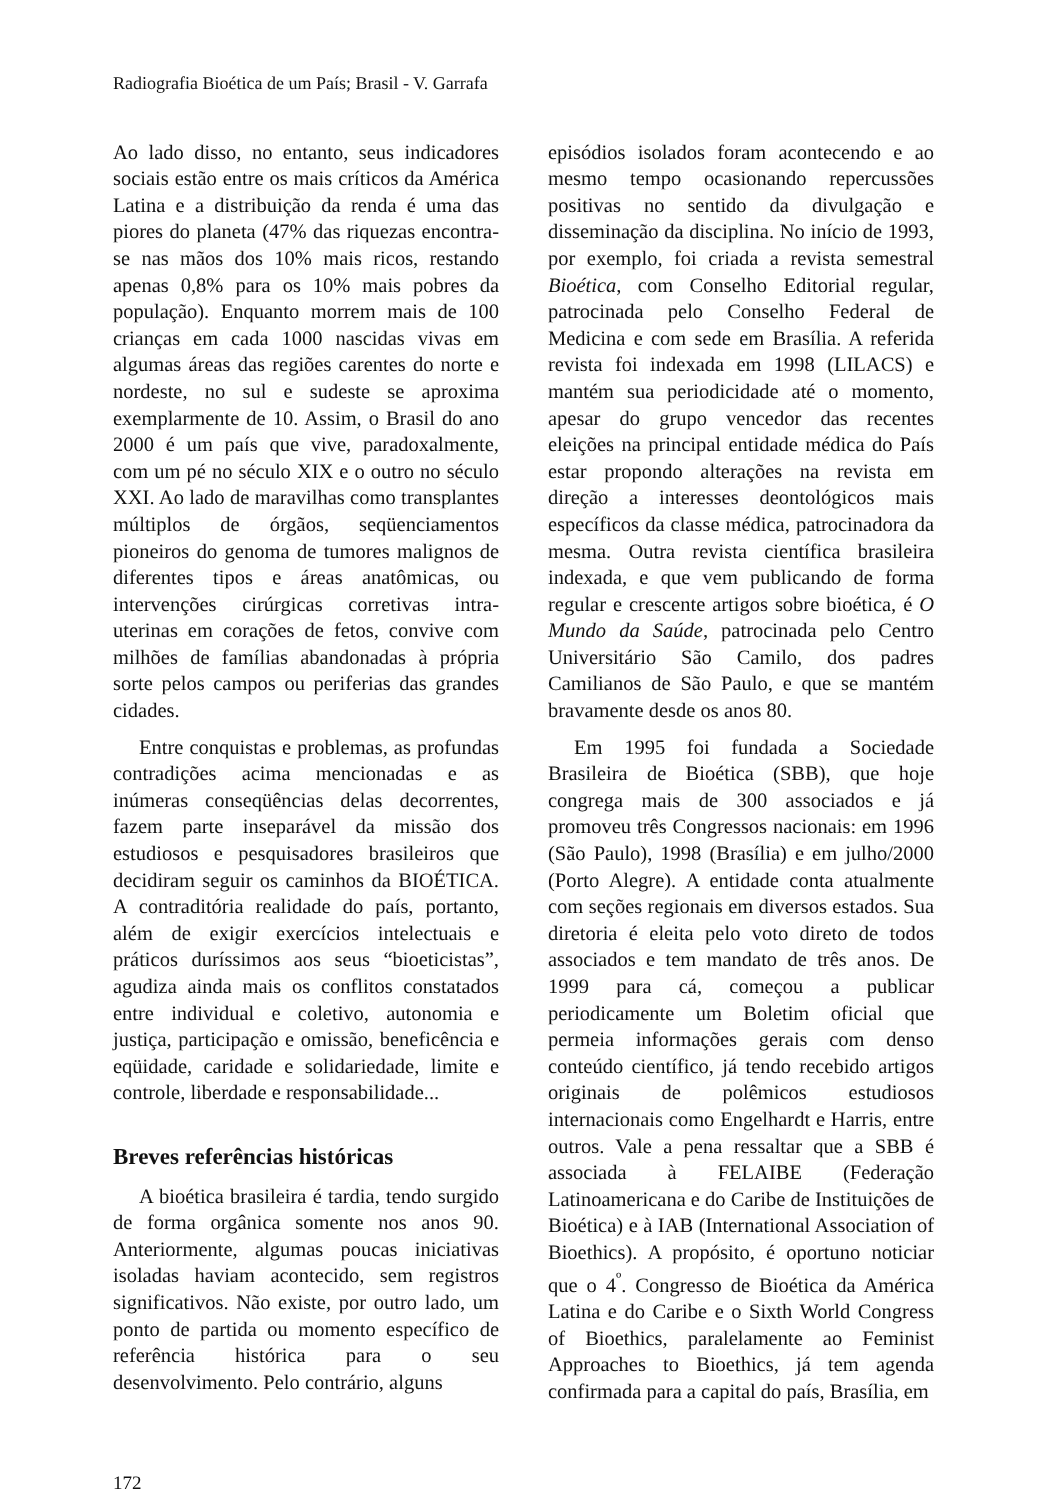Radiografia Bioética de um País; Brasil - V. Garrafa
Ao lado disso, no entanto, seus indicadores sociais estão entre os mais críticos da América Latina e a distribuição da renda é uma das piores do planeta (47% das riquezas encontra-se nas mãos dos 10% mais ricos, restando apenas 0,8% para os 10% mais pobres da população). Enquanto morrem mais de 100 crianças em cada 1000 nascidas vivas em algumas áreas das regiões carentes do norte e nordeste, no sul e sudeste se aproxima exemplarmente de 10. Assim, o Brasil do ano 2000 é um país que vive, paradoxalmente, com um pé no século XIX e o outro no século XXI. Ao lado de maravilhas como transplantes múltiplos de órgãos, seqüenciamentos pioneiros do genoma de tumores malignos de diferentes tipos e áreas anatômicas, ou intervenções cirúrgicas corretivas intra-uterinas em corações de fetos, convive com milhões de famílias abandonadas à própria sorte pelos campos ou periferias das grandes cidades.
Entre conquistas e problemas, as profundas contradições acima mencionadas e as inúmeras conseqüências delas decorrentes, fazem parte inseparável da missão dos estudiosos e pesquisadores brasileiros que decidiram seguir os caminhos da BIOÉTICA. A contraditória realidade do país, portanto, além de exigir exercícios intelectuais e práticos duríssimos aos seus “bioeticistas”, agudiza ainda mais os conflitos constatados entre individual e coletivo, autonomia e justiça, participação e omissão, beneficência e eqüidade, caridade e solidariedade, limite e controle, liberdade e responsabilidade...
Breves referências históricas
A bioética brasileira é tardia, tendo surgido de forma orgânica somente nos anos 90. Anteriormente, algumas poucas iniciativas isoladas haviam acontecido, sem registros significativos. Não existe, por outro lado, um ponto de partida ou momento específico de referência histórica para o seu desenvolvimento. Pelo contrário, alguns
episódios isolados foram acontecendo e ao mesmo tempo ocasionando repercussões positivas no sentido da divulgação e disseminação da disciplina. No início de 1993, por exemplo, foi criada a revista semestral Bioética, com Conselho Editorial regular, patrocinada pelo Conselho Federal de Medicina e com sede em Brasília. A referida revista foi indexada em 1998 (LILACS) e mantém sua periodicidade até o momento, apesar do grupo vencedor das recentes eleições na principal entidade médica do País estar propondo alterações na revista em direção a interesses deontológicos mais específicos da classe médica, patrocinadora da mesma. Outra revista científica brasileira indexada, e que vem publicando de forma regular e crescente artigos sobre bioética, é O Mundo da Saúde, patrocinada pelo Centro Universitário São Camilo, dos padres Camilianos de São Paulo, e que se mantém bravamente desde os anos 80.
Em 1995 foi fundada a Sociedade Brasileira de Bioética (SBB), que hoje congrega mais de 300 associados e já promoveu três Congressos nacionais: em 1996 (São Paulo), 1998 (Brasília) e em julho/2000 (Porto Alegre). A entidade conta atualmente com seções regionais em diversos estados. Sua diretoria é eleita pelo voto direto de todos associados e tem mandato de três anos. De 1999 para cá, começou a publicar periodicamente um Boletim oficial que permeia informações gerais com denso conteúdo científico, já tendo recebido artigos originais de polêmicos estudiosos internacionais como Engelhardt e Harris, entre outros. Vale a pena ressaltar que a SBB é associada à FELAIBE (Federação Latinoamericana e do Caribe de Instituições de Bioética) e à IAB (International Association of Bioethics). A propósito, é oportuno noticiar que o 4<sup>º</sup>. Congresso de Bioética da América Latina e do Caribe e o Sixth World Congress of Bioethics, paralelamente ao Feminist Approaches to Bioethics, já tem agenda confirmada para a capital do país, Brasília, em
172